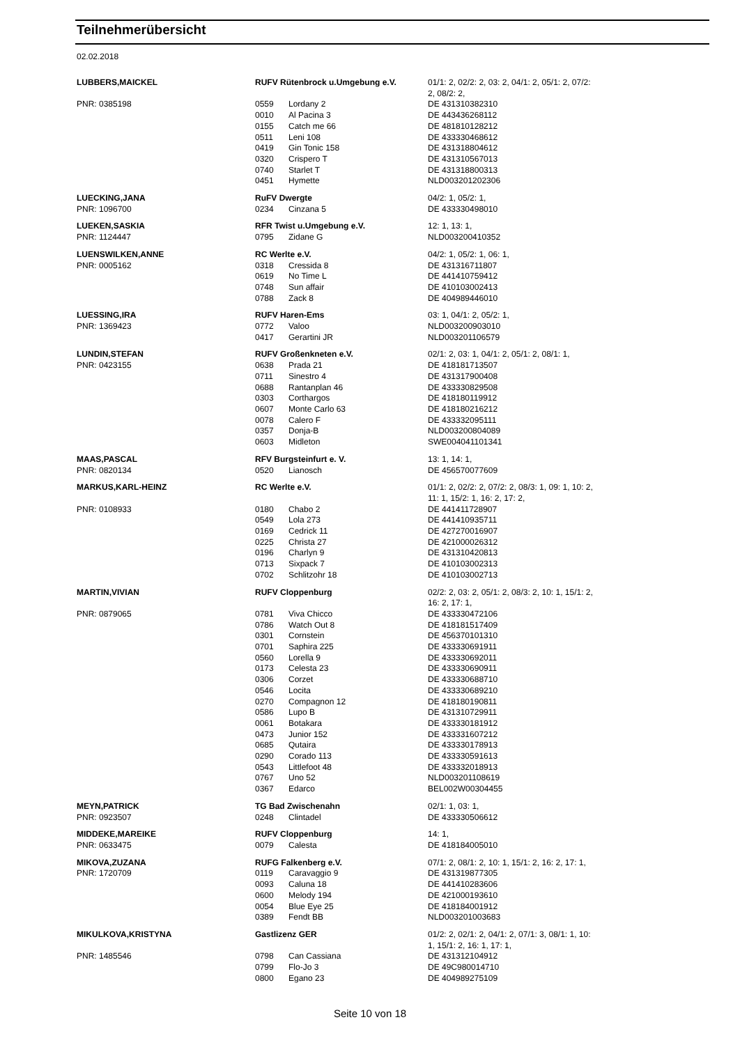Teilnehmerübersicht
02.02.2018
| LUBBERS,MAICKEL | RUFV Rütenbrock u.Umgebung e.V. | | 01/1: 2, 02/2: 2, 03: 2, 04/1: 2, 05/1: 2, 07/2: 2, 08/2: 2, |
| PNR: 0385198 | 0559 | Lordany 2 | DE 431310382310 |
| | 0010 | Al Pacina 3 | DE 443436268112 |
| | 0155 | Catch me 66 | DE 481810128212 |
| | 0511 | Leni 108 | DE 433330468612 |
| | 0419 | Gin Tonic 158 | DE 431318804612 |
| | 0320 | Crispero T | DE 431310567013 |
| | 0740 | Starlet T | DE 431318800313 |
| | 0451 | Hymette | NLD003201202306 |
| LUECKING,JANA | RuFV Dwergte | | 04/2: 1, 05/2: 1, |
| PNR: 1096700 | 0234 | Cinzana 5 | DE 433330498010 |
| LUEKEN,SASKIA | RFR Twist u.Umgebung e.V. | | 12: 1, 13: 1, |
| PNR: 1124447 | 0795 | Zidane G | NLD003200410352 |
| LUENSWILKEN,ANNE | RC Werlte e.V. | | 04/2: 1, 05/2: 1, 06: 1, |
| PNR: 0005162 | 0318 | Cressida 8 | DE 431316711807 |
| | 0619 | No Time L | DE 441410759412 |
| | 0748 | Sun affair | DE 410103002413 |
| | 0788 | Zack 8 | DE 404989446010 |
| LUESSING,IRA | RUFV Haren-Ems | | 03: 1, 04/1: 2, 05/2: 1, |
| PNR: 1369423 | 0772 | Valoo | NLD003200903010 |
| | 0417 | Gerartini JR | NLD003201106579 |
| LUNDIN,STEFAN | RUFV Großenkneten e.V. | | 02/1: 2, 03: 1, 04/1: 2, 05/1: 2, 08/1: 1, |
| PNR: 0423155 | 0638 | Prada 21 | DE 418181713507 |
| | 0711 | Sinestro 4 | DE 431317900408 |
| | 0688 | Rantanplan 46 | DE 433330829508 |
| | 0303 | Corthargos | DE 418180119912 |
| | 0607 | Monte Carlo 63 | DE 418180216212 |
| | 0078 | Calero F | DE 433332095111 |
| | 0357 | Donja-B | NLD003200804089 |
| | 0603 | Midleton | SWE004041101341 |
| MAAS,PASCAL | RFV Burgsteinfurt e. V. | | 13: 1, 14: 1, |
| PNR: 0820134 | 0520 | Lianosch | DE 456570077609 |
| MARKUS,KARL-HEINZ | RC Werlte e.V. | | 01/1: 2, 02/2: 2, 07/2: 2, 08/3: 1, 09: 1, 10: 2, 11: 1, 15/2: 1, 16: 2, 17: 2, |
| PNR: 0108933 | 0180 | Chabo 2 | DE 441411728907 |
| | 0549 | Lola 273 | DE 441410935711 |
| | 0169 | Cedrick 11 | DE 427270016907 |
| | 0225 | Christa 27 | DE 421000026312 |
| | 0196 | Charlyn 9 | DE 431310420813 |
| | 0713 | Sixpack 7 | DE 410103002313 |
| | 0702 | Schlitzohr 18 | DE 410103002713 |
| MARTIN,VIVIAN | RUFV Cloppenburg | | 02/2: 2, 03: 2, 05/1: 2, 08/3: 2, 10: 1, 15/1: 2, 16: 2, 17: 1, |
| PNR: 0879065 | 0781 | Viva Chicco | DE 433330472106 |
| | 0786 | Watch Out 8 | DE 418181517409 |
| | 0301 | Cornstein | DE 456370101310 |
| | 0701 | Saphira 225 | DE 433330691911 |
| | 0560 | Lorella 9 | DE 433330692011 |
| | 0173 | Celesta 23 | DE 433330690911 |
| | 0306 | Corzet | DE 433330688710 |
| | 0546 | Locita | DE 433330689210 |
| | 0270 | Compagnon 12 | DE 418180190811 |
| | 0586 | Lupo B | DE 431310729911 |
| | 0061 | Botakara | DE 433330181912 |
| | 0473 | Junior 152 | DE 433331607212 |
| | 0685 | Qutaira | DE 433330178913 |
| | 0290 | Corado 113 | DE 433330591613 |
| | 0543 | Littlefoot 48 | DE 433332018913 |
| | 0767 | Uno 52 | NLD003201108619 |
| | 0367 | Edarco | BEL002W00304455 |
| MEYN,PATRICK | TG Bad Zwischenahn | | 02/1: 1, 03: 1, |
| PNR: 0923507 | 0248 | Clintadel | DE 433330506612 |
| MIDDEKE,MAREIKE | RUFV Cloppenburg | | 14: 1, |
| PNR: 0633475 | 0079 | Calesta | DE 418184005010 |
| MIKOVA,ZUZANA | RUFG Falkenberg e.V. | | 07/1: 2, 08/1: 2, 10: 1, 15/1: 2, 16: 2, 17: 1, |
| PNR: 1720709 | 0119 | Caravaggio 9 | DE 431319877305 |
| | 0093 | Caluna 18 | DE 441410283606 |
| | 0600 | Melody 194 | DE 421000193610 |
| | 0054 | Blue Eye 25 | DE 418184001912 |
| | 0389 | Fendt BB | NLD003201003683 |
| MIKULKOVA,KRISTYNA | Gastlizenz GER | | 01/2: 2, 02/1: 2, 04/1: 2, 07/1: 3, 08/1: 1, 10: 1, 15/1: 2, 16: 1, 17: 1, |
| PNR: 1485546 | 0798 | Can Cassiana | DE 431312104912 |
| | 0799 | Flo-Jo 3 | DE 49C980014710 |
| | 0800 | Egano 23 | DE 404989275109 |
Seite 10 von 18